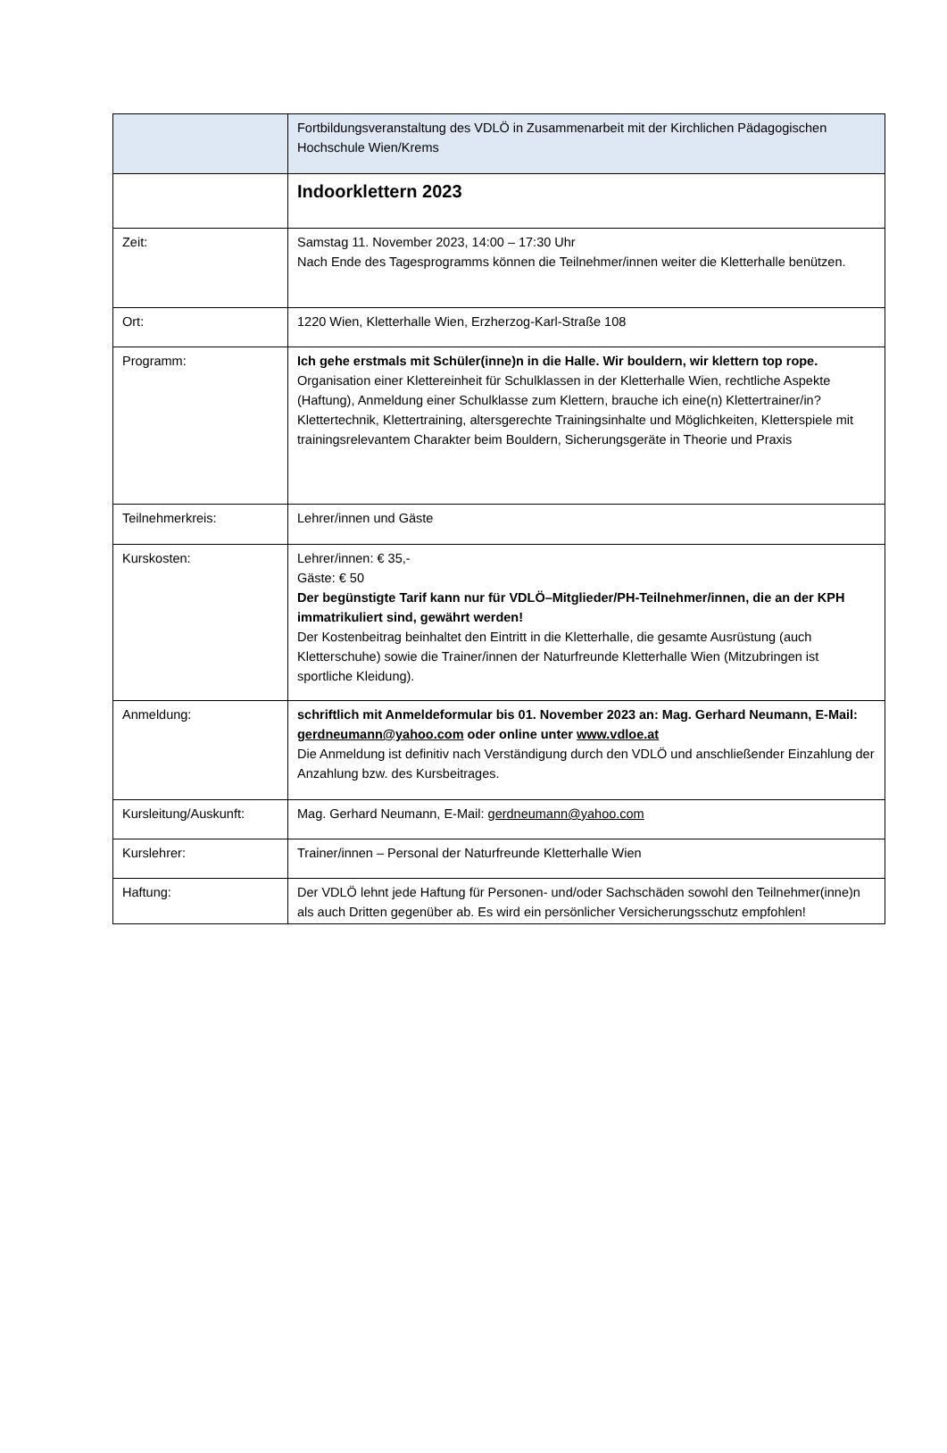| | Fortbildungsveranstaltung des VDLÖ in Zusammenarbeit mit der Kirchlichen Pädagogischen Hochschule Wien/Krems |
| | Indoorklettern 2023 |
| Zeit: | Samstag 11. November 2023, 14:00 – 17:30 Uhr Nach Ende des Tagesprogramms können die Teilnehmer/innen weiter die Kletterhalle benützen. |
| Ort: | 1220 Wien, Kletterhalle Wien, Erzherzog-Karl-Straße 108 |
| Programm: | Ich gehe erstmals mit Schüler(inne)n in die Halle. Wir bouldern, wir klettern top rope. Organisation einer Klettereinheit für Schulklassen in der Kletterhalle Wien, rechtliche Aspekte (Haftung), Anmeldung einer Schulklasse zum Klettern, brauche ich eine(n) Klettertrainer/in? Klettertechnik, Klettertraining, altersgerechte Trainingsinhalte und Möglichkeiten, Kletterspiele mit trainingsrelevantem Charakter beim Bouldern, Sicherungsgeräte in Theorie und Praxis |
| Teilnehmerkreis: | Lehrer/innen und Gäste |
| Kurskosten: | Lehrer/innen: € 35,- Gäste: € 50 Der begünstigte Tarif kann nur für VDLÖ–Mitglieder/PH-Teilnehmer/innen, die an der KPH immatrikuliert sind, gewährt werden! Der Kostenbeitrag beinhaltet den Eintritt in die Kletterhalle, die gesamte Ausrüstung (auch Kletterschuhe) sowie die Trainer/innen der Naturfreunde Kletterhalle Wien (Mitzubringen ist sportliche Kleidung). |
| Anmeldung: | schriftlich mit Anmeldeformular bis 01. November 2023 an: Mag. Gerhard Neumann, E-Mail: gerdneumann@yahoo.com oder online unter www.vdloe.at Die Anmeldung ist definitiv nach Verständigung durch den VDLÖ und anschließender Einzahlung der Anzahlung bzw. des Kursbeitrages. |
| Kursleitung/Auskunft: | Mag. Gerhard Neumann, E-Mail: gerdneumann@yahoo.com |
| Kurslehrer: | Trainer/innen – Personal der Naturfreunde Kletterhalle Wien |
| Haftung: | Der VDLÖ lehnt jede Haftung für Personen- und/oder Sachschäden sowohl den Teilnehmer(inne)n als auch Dritten gegenüber ab. Es wird ein persönlicher Versicherungsschutz empfohlen! |